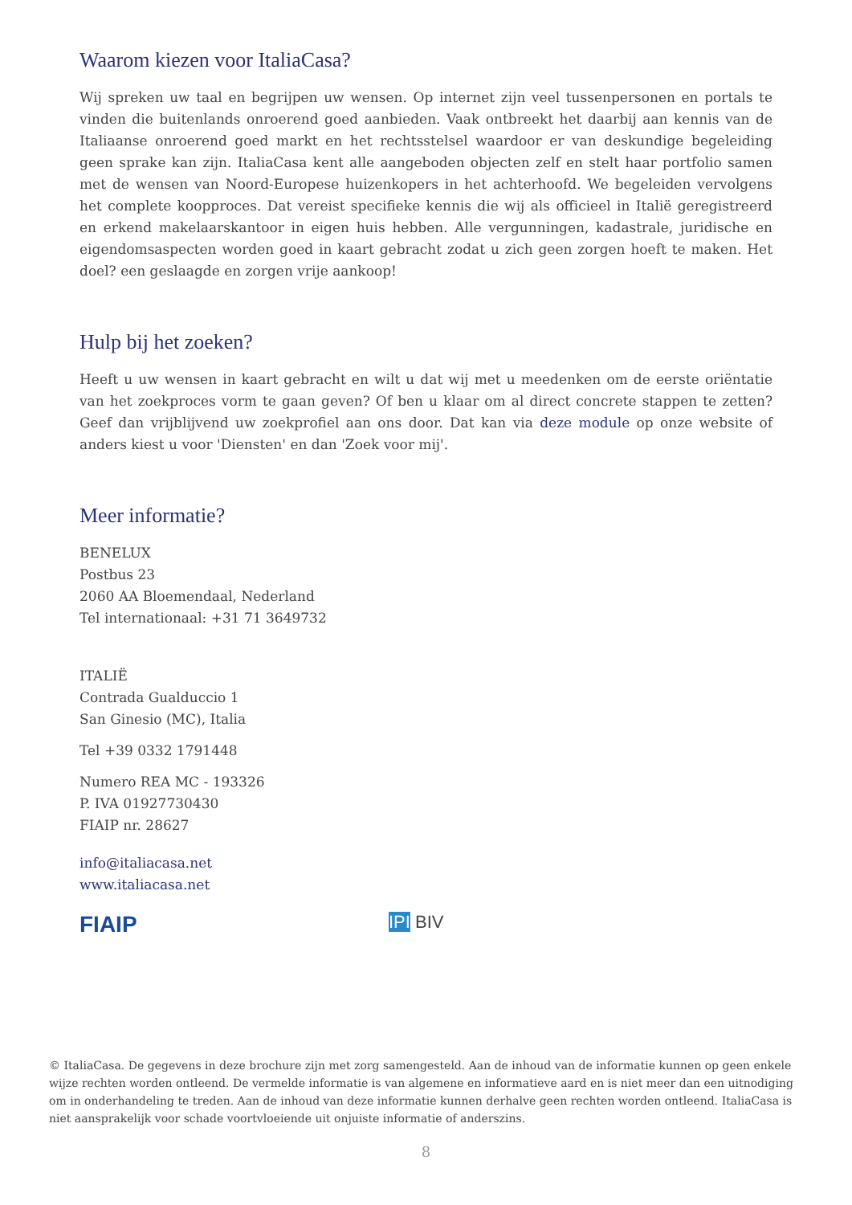Waarom kiezen voor ItaliaCasa?
Wij spreken uw taal en begrijpen uw wensen. Op internet zijn veel tussenpersonen en portals te vinden die buitenlands onroerend goed aanbieden. Vaak ontbreekt het daarbij aan kennis van de Italiaanse onroerend goed markt en het rechtsstelsel waardoor er van deskundige begeleiding geen sprake kan zijn. ItaliaCasa kent alle aangeboden objecten zelf en stelt haar portfolio samen met de wensen van Noord-Europese huizenkopers in het achterhoofd. We begeleiden vervolgens het complete koopproces. Dat vereist specifieke kennis die wij als officieel in Italië geregistreerd en erkend makelaarskantoor in eigen huis hebben. Alle vergunningen, kadastrale, juridische en eigendomsaspecten worden goed in kaart gebracht zodat u zich geen zorgen hoeft te maken. Het doel? een geslaagde en zorgen vrije aankoop!
Hulp bij het zoeken?
Heeft u uw wensen in kaart gebracht en wilt u dat wij met u meedenken om de eerste oriëntatie van het zoekproces vorm te gaan geven? Of ben u klaar om al direct concrete stappen te zetten? Geef dan vrijblijvend uw zoekprofiel aan ons door. Dat kan via deze module op onze website of anders kiest u voor 'Diensten' en dan 'Zoek voor mij'.
Meer informatie?
BENELUX
Postbus 23
2060 AA Bloemendaal, Nederland
Tel internationaal: +31 71 3649732
ITALIË
Contrada Gualduccio 1
San Ginesio (MC), Italia
Tel +39 0332 1791448
Numero REA MC - 193326
P. IVA 01927730430
FIAIP nr. 28627
info@italiacasa.net
www.italiacasa.net
FIAIP
IPI BIV
© ItaliaCasa. De gegevens in deze brochure zijn met zorg samengesteld. Aan de inhoud van de informatie kunnen op geen enkele wijze rechten worden ontleend. De vermelde informatie is van algemene en informatieve aard en is niet meer dan een uitnodiging om in onderhandeling te treden. Aan de inhoud van deze informatie kunnen derhalve geen rechten worden ontleend. ItaliaCasa is niet aansprakelijk voor schade voortvloeiende uit onjuiste informatie of anderszins.
8